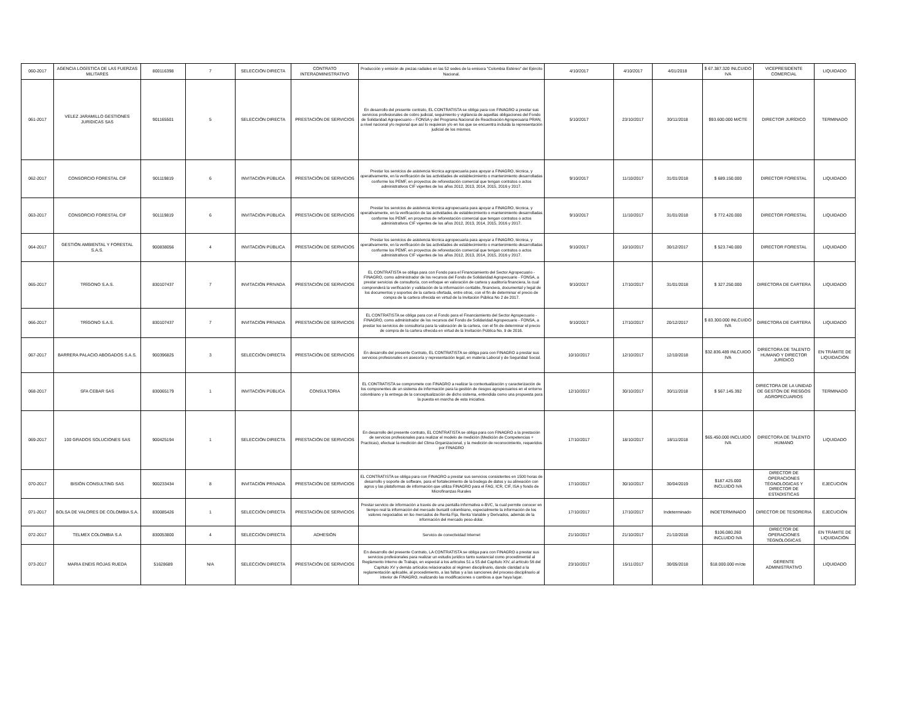| 060-2017 | AGENCIA LOGÍSTICA DE LAS FUERZAS MILITARES | 800116398 | 7 | SELECCIÓN DIRECTA | CONTRATO INTERADMINISTRATIVO | Producción y emisión de piezas radiales en las 52 sedes de la emisora "Colombia Estéreo" del Ejército Nacional. | 4/10/2017 | 4/10/2017 | 4/01/2018 | $ 67.387.320 INLCUIDO IVA | VICEPRESIDENTE COMERCIAL | LIQUIDADO |
| 061-2017 | VELEZ JARAMILLO GESTIONES JURIDICAS SAS | 901165501 | 5 | SELECCIÓN DIRECTA | PRESTACIÓN DE SERVICIOS | En desarrollo del presente contrato, EL CONTRATISTA se obliga para con FINAGRO a prestar sus servicios profesionales de cobro judicial, seguimiento y vigilancia de aquellas obligaciones del Fondo de Solidaridad Agropecuario – FONSA y del Programa Nacional de Reactivación Agropecuaria PRAN, a nivel nacional y/o regional que así lo requieran y/o en los que se encuentra incluida la representación judicial de los mismos. | 5/10/2017 | 23/10/2017 | 30/11/2018 | $93.600.000 M/CTE | DIRECTOR JURÍDICO | TERMINADO |
| 062-2017 | CONSORCIO FORESTAL CIF | 901119819 | 6 | INVITACIÓN PÚBLICA | PRESTACIÓN DE SERVICIOS | Prestar los servicios de asistencia técnica agropecuaria para apoyar a FINAGRO, técnica, y operativamente, en la verificación de las actividades de establecimiento o mantenimiento desarrolladas conforme los PEMF, en proyectos de reforestación comercial que tengan contratos o actos administrativos CIF vigentes de los años 2012, 2013, 2014, 2015, 2016 y 2017. | 9/10/2017 | 11/10/2017 | 31/01/2018 | $ 689.150.000 | DIRECTOR FORESTAL | LIQUIDADO |
| 063-2017 | CONSORCIO FORESTAL CIF | 901119819 | 6 | INVITACIÓN PÚBLICA | PRESTACIÓN DE SERVICIOS | Prestar los servicios de asistencia técnica agropecuaria para apoyar a FINAGRO, técnica, y operativamente, en la verificación de las actividades de establecimiento o mantenimiento desarrolladas conforme los PEMF, en proyectos de reforestación comercial que tengan contratos o actos administrativos CIF vigentes de los años 2012, 2013, 2014, 2015, 2016 y 2017. | 9/10/2017 | 11/10/2017 | 31/01/2018 | $ 772.420.000 | DIRECTOR FORESTAL | LIQUIDADO |
| 064-2017 | GESTIÓN AMBIENTAL Y FORESTAL S.A.S. | 900838056 | 4 | INVITACIÓN PÚBLICA | PRESTACIÓN DE SERVICIOS | Prestar los servicios de asistencia técnica agropecuaria para apoyar a FINAGRO, técnica, y operativamente, en la verificación de las actividades de establecimiento o mantenimiento desarrolladas conforme los PEMF, en proyectos de reforestación comercial que tengan contratos o actos administrativos CIF vigentes de los años 2012, 2013, 2014, 2015, 2016 y 2017. | 9/10/2017 | 10/10/2017 | 30/12/2017 | $ 523.740.000 | DIRECTOR FORESTAL | LIQUIDADO |
| 065-2017 | TRÍGONO S.A.S. | 830107437 | 7 | INVITACIÓN PRIVADA | PRESTACIÓN DE SERVICIOS | EL CONTRATISTA se obliga para con Fondo para el Financiamiento del Sector Agropecuario - FINAGRO, como administrador de los recursos del Fondo de Solidaridad Agropecuario - FONSA, a prestar servicios de consultoría, con enfoque en valoración de cartera y auditoría financiera, la cual comprenderá la verificación y validación de la información contable, financiera, documental y legal de los documentos y soportes de la cartera ofertada, entre otros, con el fin de determinar el precio de compra de la cartera ofrecida en virtud de la Invitación Pública No 2 de 2017. | 9/10/2017 | 17/10/2017 | 31/01/2018 | $ 327.250.000 | DIRECTORA DE CARTERA | LIQUIDADO |
| 066-2017 | TRÍGONO S.A.S. | 830107437 | 7 | INVITACIÓN PRIVADA | PRESTACIÓN DE SERVICIOS | EL CONTRATISTA se obliga para con el Fondo para el Financiamiento del Sector Agropecuario - FINAGRO, como administrador de los recursos del Fondo de Solidaridad Agropecuario - FONSA, a prestar los servicios de consultoría para la valoración de la cartera, con el fin de determinar el precio de compra de la cartera ofrecida en virtud de la Invitación Pública No. 9 de 2016. | 9/10/2017 | 17/10/2017 | 20/12/2017 | $ 83.300.000 INLCUIDO IVA | DIRECTORA DE CARTERA | LIQUIDADO |
| 067-2017 | BARRERA PALACIO ABOGADOS S.A.S. | 900396825 | 3 | SELECCIÓN DIRECTA | PRESTACIÓN DE SERVICIOS | En desarrollo del presente Contrato, EL CONTRATISTA se obliga para con FINAGRO a prestar sus servicios profesionales en asesoría y representación legal, en materia Laboral y de Seguridad Social. | 10/10/2017 | 12/10/2017 | 12/10/2018 | $32.836.489 INLCUIDO IVA | DIRECTORA DE TALENTO HUMANO Y DIRECTOR JURÍDICO | EN TRÁMITE DE LIQUIDACIÓN |
| 068-2017 | SFA CEBAR SAS | 830065179 | 1 | INVITACIÓN PÚBLICA | CONSULTORIA | EL CONTRATISTA se compromete con FINAGRO a realizar la contextualización y caracterización de los componentes de un sistema de información para la gestión de riesgos agropecuarios en el entorno colombiano y la entrega de la conceptualización de dicho sistema, entendida como una propuesta para la puesta en marcha de esta iniciativa. | 12/10/2017 | 30/10/2017 | 30/11/2018 | $ 567.145.392 | DIRECTORA DE LA UNIDAD DE GESTÓN DE RIESGOS AGROPECUARIOS | TERMINADO |
| 069-2017 | 100 GRADOS SOLUCIONES SAS | 900425194 | 1 | SELECCIÓN DIRECTA | PRESTACIÓN DE SERVICIOS | En desarrollo del presente contrato, EL CONTRATISTA se obliga para con FINAGRO a la prestación de servicios profesionales para realizar el modelo de medición (Medición de Competencias + Practicas), efectuar la medición del Clima Organizacional, y la medición de reconocimiento, requeridos por FINAGRO | 17/10/2017 | 18/10/2017 | 18/11/2018 | $65.450.000 INCLUIDO IVA | DIRECTORA DE TALENTO HUMANO | LIQUIDADO |
| 070-2017 | BISIÓN CONSULTING SAS | 900233434 | 8 | INVITACIÓN PRIVADA | PRESTACIÓN DE SERVICIOS | EL CONTRATISTA se obliga para con FINAGRO a prestar sus servicios consistentes en 1500 horas de desarrollo y soporte de software, para el fortalecimiento de la bodega de datos y su alineación con agros y las plataformas de información que utiliza FINAGRO para el FAG, ICR, CIF, ISA y fondo de Microfinanzas Rurales | 17/10/2017 | 30/10/2017 | 30/04/2019 | $187.425.000 INCLUIDO IVA | DIRECTOR DE OPERACIONES TÉGNOLOGICAS Y DIRECTOR DE ESTADISTICAS | EJECUCIÓN |
| 071-2017 | BOLSA DE VALORES DE COLOMBIA S.A. | 830085426 | 1 | SELECCIÓN DIRECTA | PRESTACIÓN DE SERVICIOS | Prestar servicio de información a través de una pantalla informativa e-BVC, la cual permite conocer en tiempo real la información del mercado bursatil colombiano, especialmente la información de los valores negociados en lso mercados de Renta Fija, Renta Variable y Derivados, además de la información del mercado peso-dolar. | 17/10/2017 | 17/10/2017 | Indeterminado | INDETERMINADO | DIRECTOR DE TESORERIA | EJECUCIÓN |
| 072-2017 | TELMEX COLOMBIA S.A | 830053800 | 4 | SELECCIÓN DIRECTA | ADHESIÓN | Servicio de conectividad Internet | 21/10/2017 | 21/10/2017 | 21/10/2018 | $106.080.260 INCLUIDO IVA | DIRECTOR DE OPERACIONES TÉGNOLOGICAS | EN TRÁMITE DE LIQUIDACIÓN |
| 073-2017 | MARIA ENEIS ROJAS RUEDA | 51628689 | N/A | SELECCIÓN DIRECTA | PRESTACIÓN DE SERVICIOS | En desarrollo del presente Contrato, LA CONTRATISTA se obliga para con FINAGRO a prestar sus servicios profesionales para realizar un estudio jurídico tanto sustancial como procedimental al Reglamento Interno de Trabajo, en especial a los artículos 51 a 55 del Capítulo XIV, al artículo 56 del Capítulo XV y demás artículos relacionados al régimen disciplinario, dando claridad a la reglamentación aplicable, al procedimiento, a las faltas y a las sanciones del proceso disciplinario al interior de FINAGRO, realizando las modificaciones o cambios a que haya lugar. | 23/10/2017 | 15/11/2017 | 30/05/2018 | $18.000.000 m/cte | GERENTE ADMINISTRATIVO | LIQUIDADO |